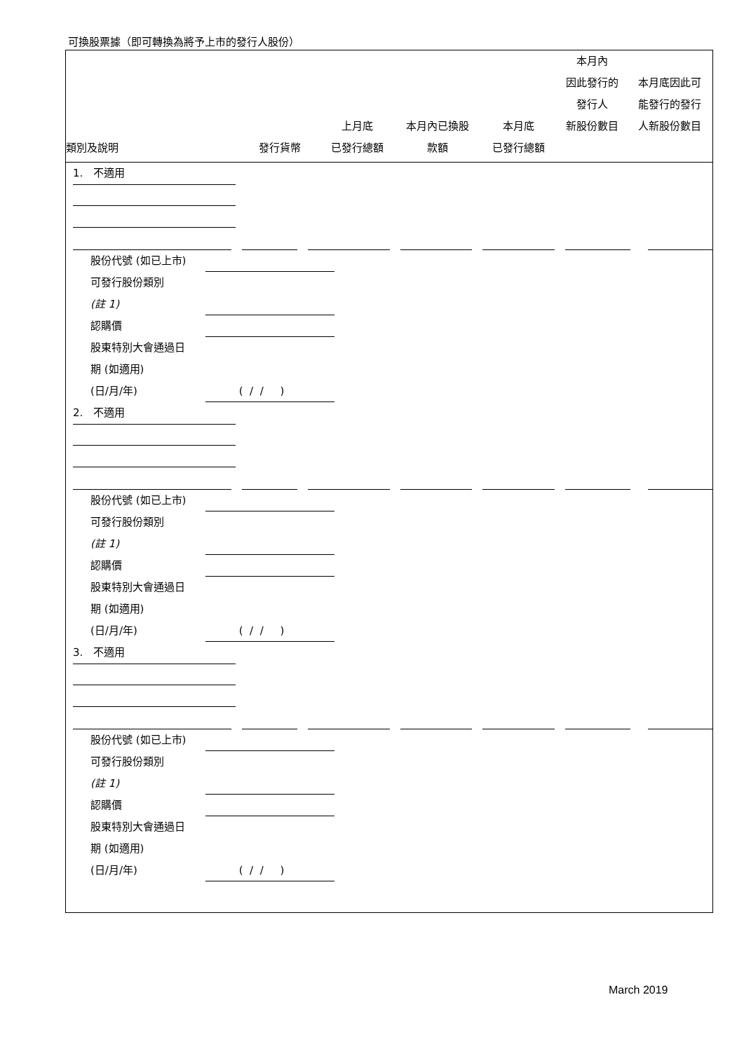可換股票據（即可轉換為將予上市的發行人股份）
| 類別及說明 | 發行貨幣 | 上月底 已發行總額 | 本月內已換股 款額 | 本月底 已發行總額 | 本月內 因此發行的 發行人 新股份數目 | 本月底因此可 能發行的發行 人新股份數目 |
| --- | --- | --- | --- | --- | --- | --- |
1. 不適用
股份代號 (如已上市)
可發行股份類別
(註 1)
認購價
股東特別大會通過日
期 (如適用)
(日/月/年) ( / / )
2. 不適用
股份代號 (如已上市)
可發行股份類別
(註 1)
認購價
股東特別大會通過日
期 (如適用)
(日/月/年) ( / / )
3. 不適用
股份代號 (如已上市)
可發行股份類別
(註 1)
認購價
股東特別大會通過日
期 (如適用)
(日/月/年) ( / / )
March 2019